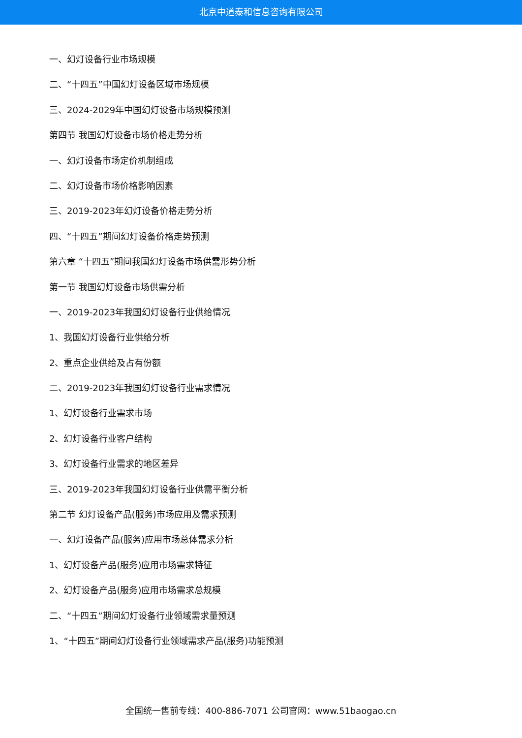北京中道泰和信息咨询有限公司
一、幻灯设备行业市场规模
二、“十四五”中国幻灯设备区域市场规模
三、2024-2029年中国幻灯设备市场规模预测
第四节 我国幻灯设备市场价格走势分析
一、幻灯设备市场定价机制组成
二、幻灯设备市场价格影响因素
三、2019-2023年幻灯设备价格走势分析
四、“十四五”期间幻灯设备价格走势预测
第六章 “十四五”期间我国幻灯设备市场供需形势分析
第一节 我国幻灯设备市场供需分析
一、2019-2023年我国幻灯设备行业供给情况
1、我国幻灯设备行业供给分析
2、重点企业供给及占有份额
二、2019-2023年我国幻灯设备行业需求情况
1、幻灯设备行业需求市场
2、幻灯设备行业客户结构
3、幻灯设备行业需求的地区差异
三、2019-2023年我国幻灯设备行业供需平衡分析
第二节 幻灯设备产品(服务)市场应用及需求预测
一、幻灯设备产品(服务)应用市场总体需求分析
1、幻灯设备产品(服务)应用市场需求特征
2、幻灯设备产品(服务)应用市场需求总规模
二、“十四五”期间幻灯设备行业领域需求量预测
1、“十四五”期间幻灯设备行业领域需求产品(服务)功能预测
全国统一售前专线：400-886-7071 公司官网：www.51baogao.cn